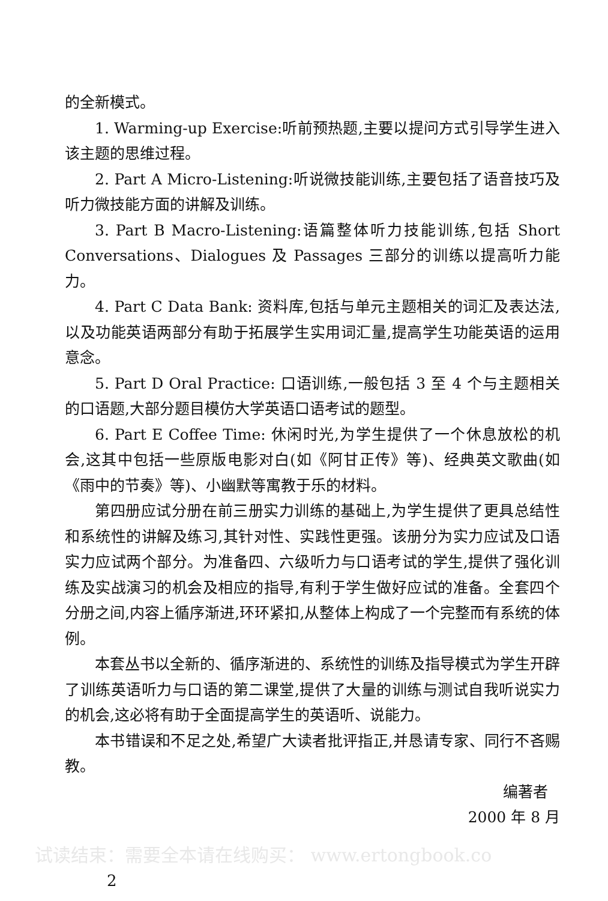的全新模式。
1. Warming-up Exercise:听前预热题,主要以提问方式引导学生进入该主题的思维过程。
2. Part A Micro-Listening:听说微技能训练,主要包括了语音技巧及听力微技能方面的讲解及训练。
3. Part B Macro-Listening:语篇整体听力技能训练,包括 Short Conversations、Dialogues 及 Passages 三部分的训练以提高听力能力。
4. Part C Data Bank: 资料库,包括与单元主题相关的词汇及表达法,以及功能英语两部分有助于拓展学生实用词汇量,提高学生功能英语的运用意念。
5. Part D Oral Practice: 口语训练,一般包括 3 至 4 个与主题相关的口语题,大部分题目模仿大学英语口语考试的题型。
6. Part E Coffee Time: 休闲时光,为学生提供了一个休息放松的机会,这其中包括一些原版电影对白(如《阿甘正传》等)、经典英文歌曲(如《雨中的节奏》等)、小幽默等寓教于乐的材料。
第四册应试分册在前三册实力训练的基础上,为学生提供了更具总结性和系统性的讲解及练习,其针对性、实践性更强。该册分为实力应试及口语实力应试两个部分。为准备四、六级听力与口语考试的学生,提供了强化训练及实战演习的机会及相应的指导,有利于学生做好应试的准备。全套四个分册之间,内容上循序渐进,环环紧扣,从整体上构成了一个完整而有系统的体例。
本套丛书以全新的、循序渐进的、系统性的训练及指导模式为学生开辟了训练英语听力与口语的第二课堂,提供了大量的训练与测试自我听说实力的机会,这必将有助于全面提高学生的英语听、说能力。
本书错误和不足之处,希望广大读者批评指正,并恳请专家、同行不吝赐教。
编著者
2000 年 8 月
试读结束：需要全本请在线购买： www.ertongbook.co
2